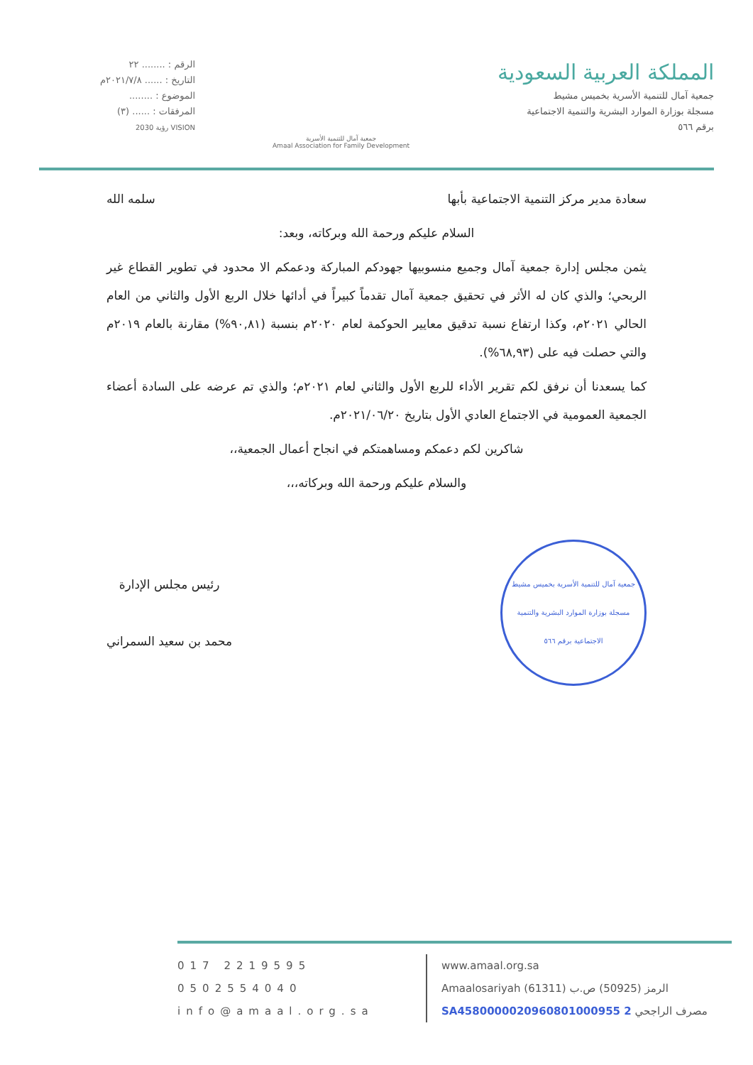المملكة العربية السعودية
جمعية آمال للتنمية الأسرية بخميس مشيط
مسجلة بوزارة الموارد البشرية والتنمية الاجتماعية
برقم ٥٦٦
جمعية آمال للتنمية الأسرية
Amaal Association for Family Development
الرقم : ........ ٢٢
التاريخ : ...... ٢٠٢١/٧/٨م
الموضوع : ........
المرفقات : ...... (٣)
VISION رؤية 2030
سعادة مدير مركز التنمية الاجتماعية بأبها سلمه الله
السلام عليكم ورحمة الله وبركاته، وبعد:
يثمن مجلس إدارة جمعية آمال وجميع منسوبيها جهودكم المباركة ودعمكم الا محدود في تطوير القطاع غير الربحي؛ والذي كان له الأثر في تحقيق جمعية آمال تقدماً كبيراً في أدائها خلال الربع الأول والثاني من العام الحالي ٢٠٢١م، وكذا ارتفاع نسبة تدقيق معايير الحوكمة لعام ٢٠٢٠م بنسبة (٩٠,٨١%) مقارنة بالعام ٢٠١٩م والتي حصلت فيه على (٦٨,٩٣%).
كما يسعدنا أن نرفق لكم تقرير الأداء للربع الأول والثاني لعام ٢٠٢١م؛ والذي تم عرضه على السادة أعضاء الجمعية العمومية في الاجتماع العادي الأول بتاريخ ٢٠٢١/٠٦/٢٠م.
شاكرين لكم دعمكم ومساهمتكم في انجاح أعمال الجمعية،،
والسلام عليكم ورحمة الله وبركاته،،،
جمعية آمال للتنمية الأسرية بخميس مشيط
مسجلة بوزارة الموارد البشرية والتنمية الاجتماعية برقم ٥٦٦
رئيس مجلس الإدارة
محمد بن سعيد السمراني
017 2219595
0502554040
info@amaal.org.sa
www.amaal.org.sa
Amaalosariyah (61311) الرمز (50925) ص.ب
SA4580000020960801000955 2 مصرف الراجحي